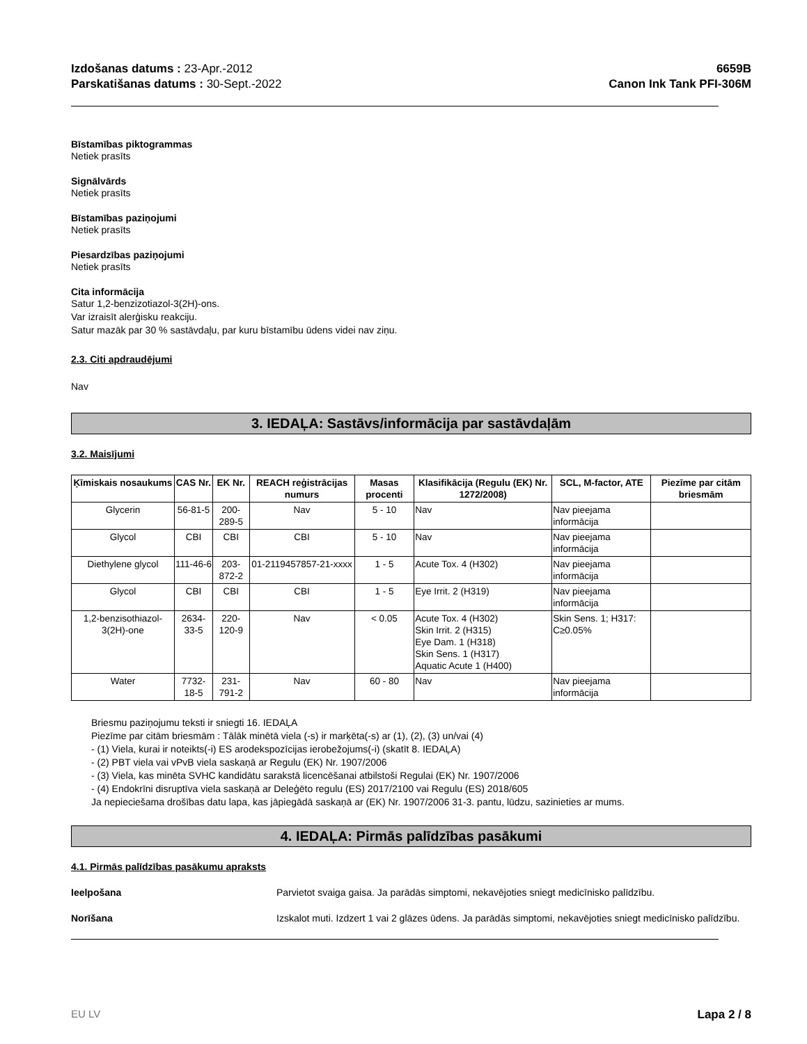Izdošanas datums : 23-Apr.-2012
Parskatišanas datums : 30-Sept.-2022
6659B
Canon Ink Tank PFI-306M
Bīstamības piktogrammas
Netiek prasīts
Signālvārds
Netiek prasīts
Bīstamības paziņojumi
Netiek prasīts
Piesardzības paziņojumi
Netiek prasīts
Cita informācija
Satur 1,2-benzizotiazol-3(2H)-ons.
Var izraisīt alerģisku reakciju.
Satur mazāk par 30 % sastāvdaļu, par kuru bīstamību ūdens videi nav ziņu.
2.3. Citi apdraudējumi
Nav
3. IEDAĻA: Sastāvs/informācija par sastāvdaļām
3.2. Maisījumi
| Ķīmiskais nosaukums | CAS Nr. | EK Nr. | REACH reģistrācijas numurs | Masas procenti | Klasifikācija (Regulu (EK) Nr. 1272/2008) | SCL, M-factor, ATE | Piezīme par citām briesmām |
| --- | --- | --- | --- | --- | --- | --- | --- |
| Glycerin | 56-81-5 | 200-289-5 | Nav | 5 - 10 | Nav | Nav pieejama informācija | |
| Glycol | CBI | CBI | CBI | 5 - 10 | Nav | Nav pieejama informācija | |
| Diethylene glycol | 111-46-6 | 203-872-2 | 01-2119457857-21-xxxx | 1 - 5 | Acute Tox. 4 (H302) | Nav pieejama informācija | |
| Glycol | CBI | CBI | CBI | 1 - 5 | Eye Irrit. 2 (H319) | Nav pieejama informācija | |
| 1,2-benzisothiazol-3(2H)-one | 2634-33-5 | 220-120-9 | Nav | < 0.05 | Acute Tox. 4 (H302) Skin Irrit. 2 (H315) Eye Dam. 1 (H318) Skin Sens. 1 (H317) Aquatic Acute 1 (H400) | Skin Sens. 1; H317: C≥0.05% | |
| Water | 7732-18-5 | 231-791-2 | Nav | 60 - 80 | Nav | Nav pieejama informācija | |
Briesmu paziņojumu teksti ir sniegti 16. IEDAĻA
Piezīme par citām briesmām : Tālāk minētā viela (-s) ir marķēta(-s) ar (1), (2), (3) un/vai (4)
- (1) Viela, kurai ir noteikts(-i) ES arodekspozīcijas ierobežojums(-i) (skatīt 8. IEDAĻA)
- (2) PBT viela vai vPvB viela saskaņā ar Regulu (EK) Nr. 1907/2006
- (3) Viela, kas minēta SVHC kandidātu sarakstā licencēšanai atbilstoši Regulai (EK) Nr. 1907/2006
- (4) Endokrīni disruptīva viela saskaņā ar Deleģēto regulu (ES) 2017/2100 vai Regulu (ES) 2018/605
Ja nepieciešama drošības datu lapa, kas jāpiegādā saskaņā ar (EK) Nr. 1907/2006 31-3. pantu, lūdzu, sazinieties ar mums.
4. IEDAĻA: Pirmās palīdzības pasākumi
4.1. Pirmās palīdzības pasākumu apraksts
Ieelpošana Parvietot svaiga gaisa. Ja parādās simptomi, nekavējoties sniegt medicīnisko palīdzību.
Norīšana Izskalot muti. Izdzert 1 vai 2 glāzes ūdens. Ja parādās simptomi, nekavējoties sniegt medicīnisko palīdzību.
EU LV Lapa 2 / 8